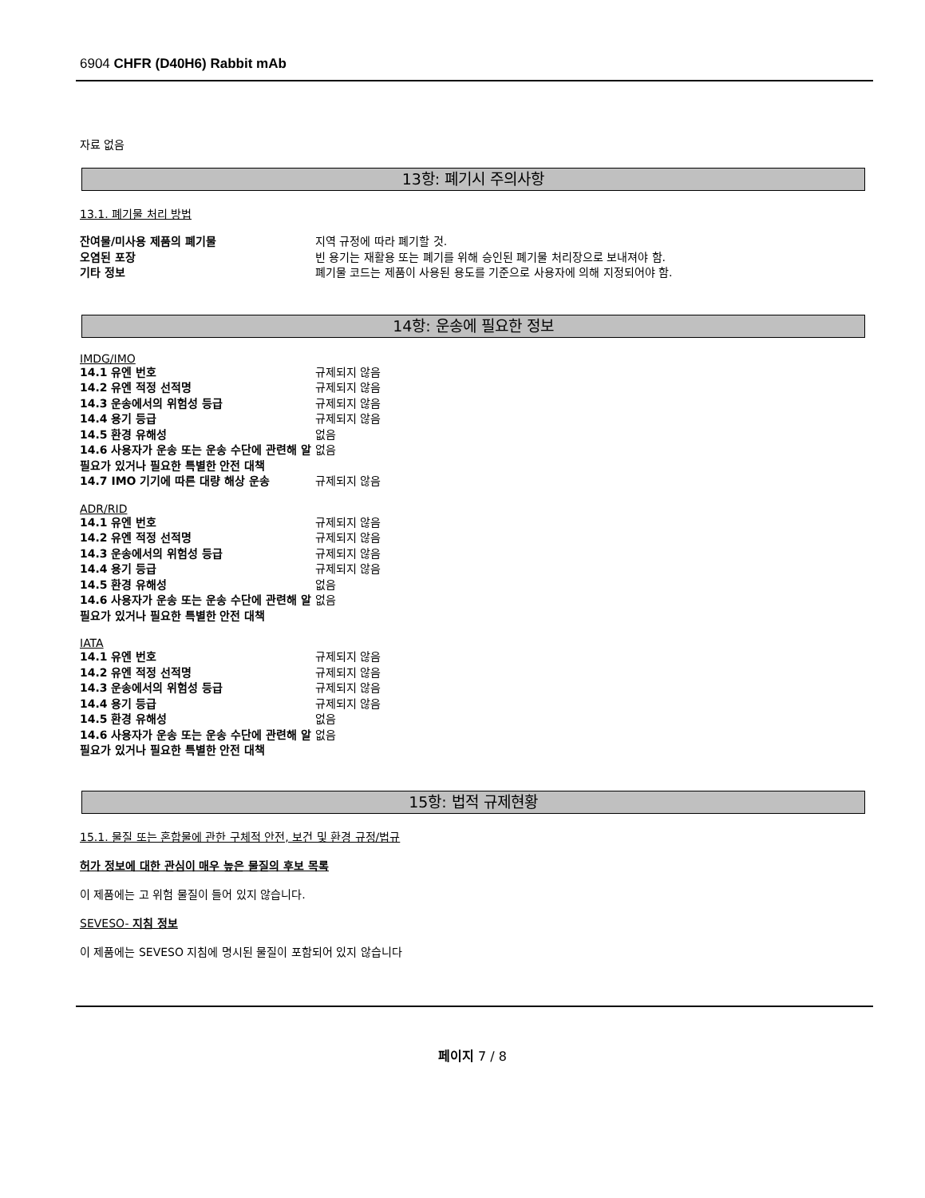6904 CHFR (D40H6) Rabbit mAb
자료 없음
13항: 폐기시 주의사항
13.1. 폐기물 처리 방법
| 잔여물/미사용 제품의 폐기물 | 지역 규정에 따라 폐기할 것. |
| 오염된 포장 | 빈 용기는 재활용 또는 폐기를 위해 승인된 폐기물 처리장으로 보내져야 함. |
| 기타 정보 | 폐기물 코드는 제품이 사용된 용도를 기준으로 사용자에 의해 지정되어야 함. |
14항: 운송에 필요한 정보
IMDG/IMO
| 14.1 유엔 번호 | 규제되지 않음 |
| 14.2 유엔 적정 선적명 | 규제되지 않음 |
| 14.3 운송에서의 위험성 등급 | 규제되지 않음 |
| 14.4 용기 등급 | 규제되지 않음 |
| 14.5 환경 유해성 | 없음 |
| 14.6 사용자가 운송 또는 운송 수단에 관련해 알 필요가 있거나 필요한 특별한 안전 대책 | 없음 |
| 14.7 IMO 기기에 따른 대량 해상 운송 | 규제되지 않음 |
ADR/RID
| 14.1 유엔 번호 | 규제되지 않음 |
| 14.2 유엔 적정 선적명 | 규제되지 않음 |
| 14.3 운송에서의 위험성 등급 | 규제되지 않음 |
| 14.4 용기 등급 | 규제되지 않음 |
| 14.5 환경 유해성 | 없음 |
| 14.6 사용자가 운송 또는 운송 수단에 관련해 알 필요가 있거나 필요한 특별한 안전 대책 | 없음 |
IATA
| 14.1 유엔 번호 | 규제되지 않음 |
| 14.2 유엔 적정 선적명 | 규제되지 않음 |
| 14.3 운송에서의 위험성 등급 | 규제되지 않음 |
| 14.4 용기 등급 | 규제되지 않음 |
| 14.5 환경 유해성 | 없음 |
| 14.6 사용자가 운송 또는 운송 수단에 관련해 알 필요가 있거나 필요한 특별한 안전 대책 | 없음 |
15항: 법적 규제현황
15.1. 물질 또는 혼합물에 관한 구체적 안전, 보건 및 환경 규정/법규
허가 정보에 대한 관심이 매우 높은 물질의 후보 목록
이 제품에는 고 위험 물질이 들어 있지 않습니다.
SEVESO- 지침 정보
이 제품에는 SEVESO 지침에 명시된 물질이 포함되어 있지 않습니다
페이지 7 / 8